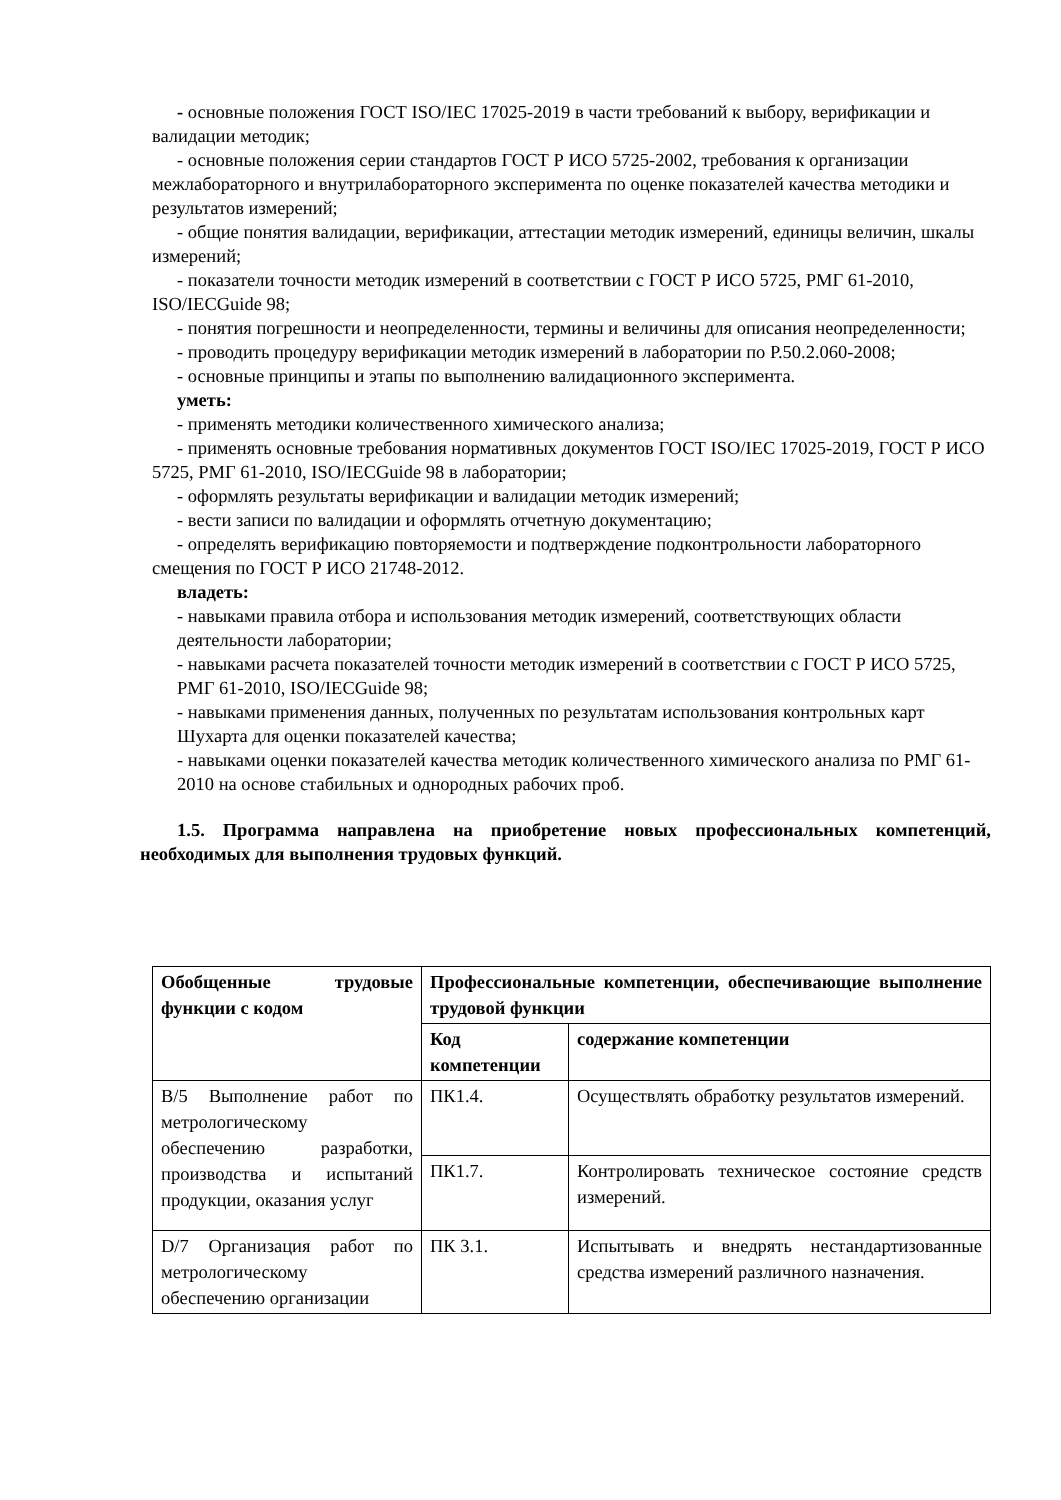- основные положения ГОСТ ISO/IEC 17025-2019 в части требований к выбору, верификации и валидации методик;
- основные положения серии стандартов ГОСТ Р ИСО 5725-2002, требования к организации межлабораторного и внутрилабораторного эксперимента по оценке показателей качества методики и результатов измерений;
- общие понятия валидации, верификации, аттестации методик измерений, единицы величин, шкалы измерений;
- показатели точности методик измерений в соответствии с ГОСТ Р ИСО 5725, РМГ 61-2010, ISO/IECGuide 98;
- понятия погрешности и неопределенности, термины и величины для описания неопределенности;
- проводить процедуру верификации методик измерений в лаборатории по Р.50.2.060-2008;
- основные принципы и этапы по выполнению валидационного эксперимента.
уметь:
- применять методики количественного химического анализа;
- применять основные требования нормативных документов ГОСТ ISO/IEC 17025-2019, ГОСТ Р ИСО 5725, РМГ 61-2010, ISO/IECGuide 98 в лаборатории;
- оформлять результаты верификации и валидации методик измерений;
- вести записи по валидации и оформлять отчетную документацию;
- определять верификацию повторяемости и подтверждение подконтрольности лабораторного смещения по ГОСТ Р ИСО 21748-2012.
владеть:
- навыками правила отбора и использования методик измерений, соответствующих области деятельности лаборатории;
- навыками расчета показателей точности методик измерений в соответствии с ГОСТ Р ИСО 5725, РМГ 61-2010, ISO/IECGuide 98;
- навыками применения данных, полученных по результатам использования контрольных карт Шухарта для оценки показателей качества;
- навыками оценки показателей качества методик количественного химического анализа по РМГ 61-2010 на основе стабильных и однородных рабочих проб.
1.5. Программа направлена на приобретение новых профессиональных компетенций, необходимых для выполнения трудовых функций.
| Обобщенные трудовые функции с кодом | Профессиональные компетенции, обеспечивающие выполнение трудовой функции | |
| --- | --- | --- |
| | Код компетенции | содержание компетенции |
| В/5 Выполнение работ по метрологическому обеспечению разработки, производства и испытаний продукции, оказания услуг | ПК1.4. | Осуществлять обработку результатов измерений. |
| | ПК1.7. | Контролировать техническое состояние средств измерений. |
| D/7 Организация работ по метрологическому обеспечению организации | ПК 3.1. | Испытывать и внедрять нестандартизованные средства измерений различного назначения. |